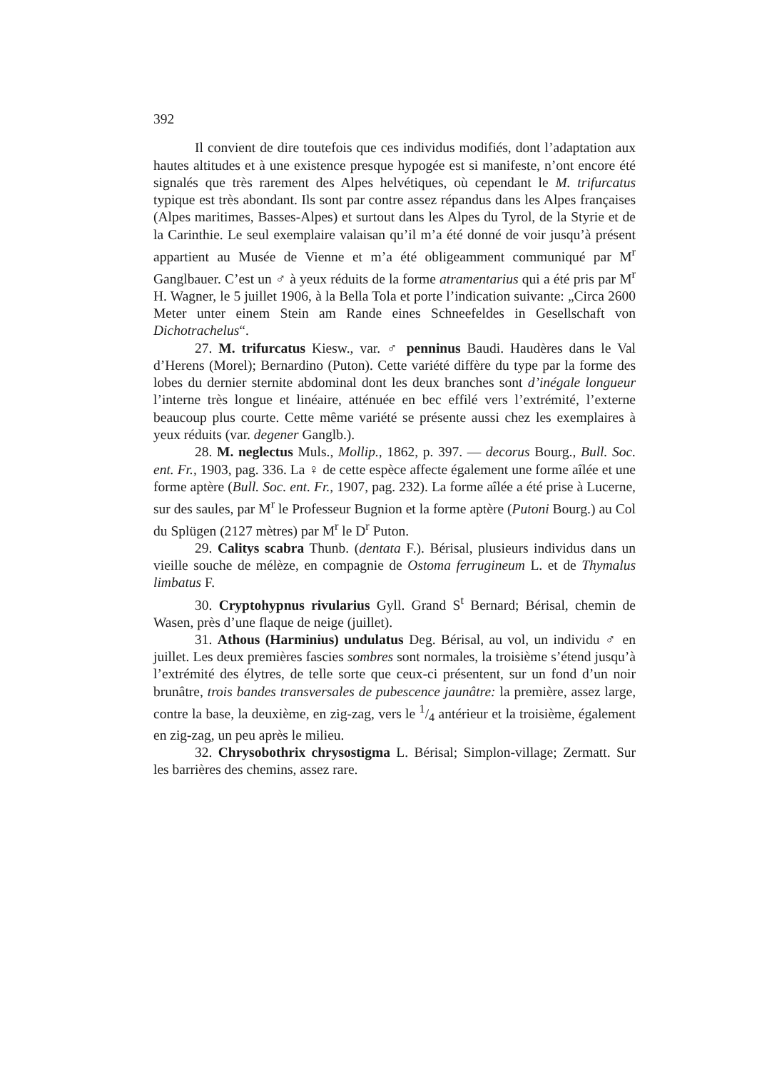392
Il convient de dire toutefois que ces individus modifiés, dont l’adaptation aux hautes altitudes et à une existence presque hypogée est si manifeste, n’ont encore été signalés que très rarement des Alpes helvétiques, où cependant le M. trifurcatus typique est très abondant. Ils sont par contre assez répandus dans les Alpes françaises (Alpes maritimes, Basses-Alpes) et surtout dans les Alpes du Tyrol, de la Styrie et de la Carinthie. Le seul exemplaire valaisan qu’il m’a été donné de voir jusqu’à présent appartient au Musée de Vienne et m’a été obligeamment communiqué par M<sup>r</sup> Ganglbauer. C’est un ♂ à yeux réduits de la forme atramentarius qui a été pris par M<sup>r</sup> H. Wagner, le 5 juillet 1906, à la Bella Tola et porte l’indication suivante: „Circa 2600 Meter unter einem Stein am Rande eines Schneefeldes in Gesellschaft von Dichotrachelus“.
27. M. trifurcatus Kiesw., var. ♂ penninus Baudi. Haudères dans le Val d’Herens (Morel); Bernardino (Puton). Cette variété diffère du type par la forme des lobes du dernier sternite abdominal dont les deux branches sont d’inégale longueur l’interne très longue et linéaire, atténuée en bec effilé vers l’extrémité, l’externe beaucoup plus courte. Cette même variété se présente aussi chez les exemplaires à yeux réduits (var. degener Ganglb.).
28. M. neglectus Muls., Mollip., 1862, p. 397. — decorus Bourg., Bull. Soc. ent. Fr., 1903, pag. 336. La ♀ de cette espèce affecte également une forme aîlée et une forme aptère (Bull. Soc. ent. Fr., 1907, pag. 232). La forme aîlée a été prise à Lucerne, sur des saules, par M<sup>r</sup> le Professeur Bugnion et la forme aptère (Putoni Bourg.) au Col du Splügen (2127 mètres) par M<sup>r</sup> le D<sup>r</sup> Puton.
29. Calitys scabra Thunb. (dentata F.). Bérisal, plusieurs individus dans un vieille souche de mélèze, en compagnie de Ostoma ferrugineum L. et de Thymalus limbatus F.
30. Cryptohypnus rivularius Gyll. Grand S<sup>t</sup> Bernard; Bérisal, chemin de Wasen, près d’une flaque de neige (juillet).
31. Athous (Harminius) undulatus Deg. Bérisal, au vol, un individu ♂ en juillet. Les deux premières fascies sombres sont normales, la troisième s’étend jusqu’à l’extrémité des élytres, de telle sorte que ceux-ci présentent, sur un fond d’un noir brunâtre, trois bandes transversales de pubescence jaunâtre: la première, assez large, contre la base, la deuxième, en zig-zag, vers le 1/4 antérieur et la troisième, également en zig-zag, un peu après le milieu.
32. Chrysobothrix chrysostigma L. Bérisal; Simplon-village; Zermatt. Sur les barrières des chemins, assez rare.